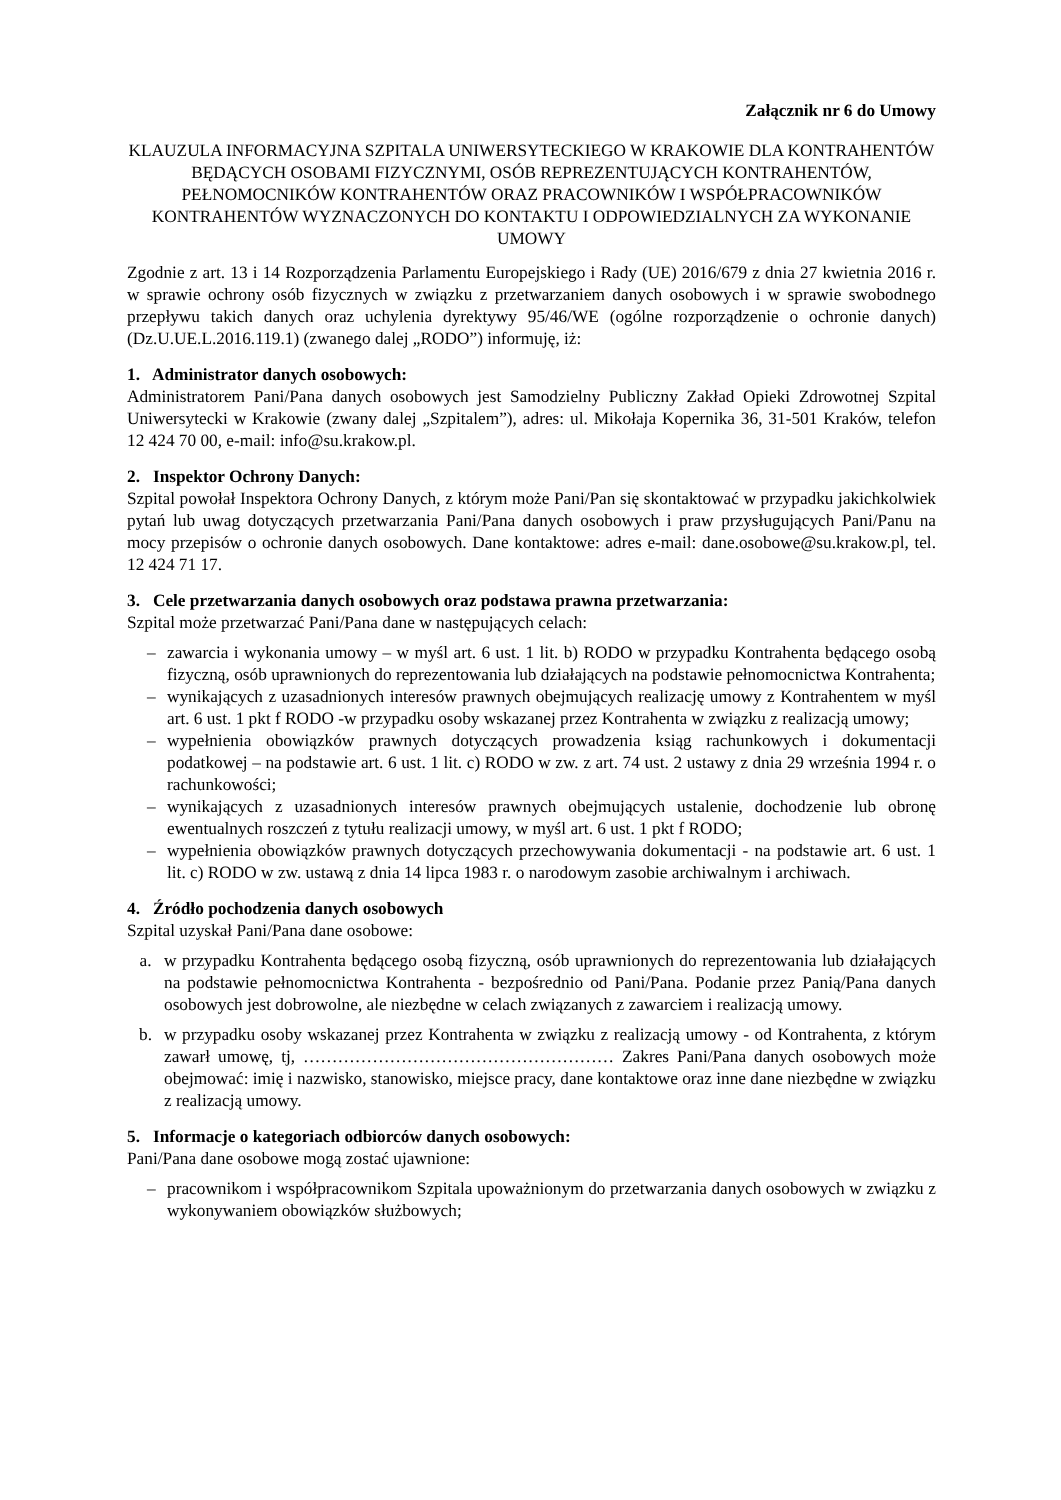Załącznik nr 6 do Umowy
KLAUZULA INFORMACYJNA SZPITALA UNIWERSYTECKIEGO W KRAKOWIE DLA KONTRAHENTÓW BĘDĄCYCH OSOBAMI FIZYCZNYMI, OSÓB REPREZENTUJĄCYCH KONTRAHENTÓW, PEŁNOMOCNIKÓW KONTRAHENTÓW ORAZ PRACOWNIKÓW I WSPÓŁPRACOWNIKÓW KONTRAHENTÓW WYZNACZONYCH DO KONTAKTU I ODPOWIEDZIALNYCH ZA WYKONANIE UMOWY
Zgodnie z art. 13 i 14 Rozporządzenia Parlamentu Europejskiego i Rady (UE) 2016/679 z dnia 27 kwietnia 2016 r. w sprawie ochrony osób fizycznych w związku z przetwarzaniem danych osobowych i w sprawie swobodnego przepływu takich danych oraz uchylenia dyrektywy 95/46/WE (ogólne rozporządzenie o ochronie danych) (Dz.U.UE.L.2016.119.1) (zwanego dalej „RODO”) informuję, iż:
1. Administrator danych osobowych:
Administratorem Pani/Pana danych osobowych jest Samodzielny Publiczny Zakład Opieki Zdrowotnej Szpital Uniwersytecki w Krakowie (zwany dalej „Szpitalem”), adres: ul. Mikołaja Kopernika 36, 31-501 Kraków, telefon 12 424 70 00, e-mail: info@su.krakow.pl.
2. Inspektor Ochrony Danych:
Szpital powołał Inspektora Ochrony Danych, z którym może Pani/Pan się skontaktować w przypadku jakichkolwiek pytań lub uwag dotyczących przetwarzania Pani/Pana danych osobowych i praw przysługujących Pani/Panu na mocy przepisów o ochronie danych osobowych. Dane kontaktowe: adres e-mail: dane.osobowe@su.krakow.pl, tel. 12 424 71 17.
3. Cele przetwarzania danych osobowych oraz podstawa prawna przetwarzania:
Szpital może przetwarzać Pani/Pana dane w następujących celach:
– zawarcia i wykonania umowy – w myśl art. 6 ust. 1 lit. b) RODO w przypadku Kontrahenta będącego osobą fizyczną, osób uprawnionych do reprezentowania lub działających na podstawie pełnomocnictwa Kontrahenta;
– wynikających z uzasadnionych interesów prawnych obejmujących realizację umowy z Kontrahentem w myśl art. 6 ust. 1 pkt f RODO -w przypadku osoby wskazanej przez Kontrahenta w związku z realizacją umowy;
– wypełnienia obowiązków prawnych dotyczących prowadzenia ksiąg rachunkowych i dokumentacji podatkowej – na podstawie art. 6 ust. 1 lit. c) RODO w zw. z art. 74 ust. 2 ustawy z dnia 29 września 1994 r. o rachunkowości;
– wynikających z uzasadnionych interesów prawnych obejmujących ustalenie, dochodzenie lub obronę ewentualnych roszczeń z tytułu realizacji umowy, w myśl art. 6 ust. 1 pkt f RODO;
– wypełnienia obowiązków prawnych dotyczących przechowywania dokumentacji - na podstawie art. 6 ust. 1 lit. c) RODO w zw. ustawą z dnia 14 lipca 1983 r. o narodowym zasobie archiwalnym i archiwach.
4. Źródło pochodzenia danych osobowych
Szpital uzyskał Pani/Pana dane osobowe:
a. w przypadku Kontrahenta będącego osobą fizyczną, osób uprawnionych do reprezentowania lub działających na podstawie pełnomocnictwa Kontrahenta - bezpośrednio od Pani/Pana. Podanie przez Panią/Pana danych osobowych jest dobrowolne, ale niezbędne w celach związanych z zawarciem i realizacją umowy.
b. w przypadku osoby wskazanej przez Kontrahenta w związku z realizacją umowy - od Kontrahenta, z którym zawarł umowę, tj, ……………………………………………… Zakres Pani/Pana danych osobowych może obejmować: imię i nazwisko, stanowisko, miejsce pracy, dane kontaktowe oraz inne dane niezbędne w związku z realizacją umowy.
5. Informacje o kategoriach odbiorców danych osobowych:
Pani/Pana dane osobowe mogą zostać ujawnione:
– pracownikom i współpracownikom Szpitala upoważnionym do przetwarzania danych osobowych w związku z wykonywaniem obowiązków służbowych;